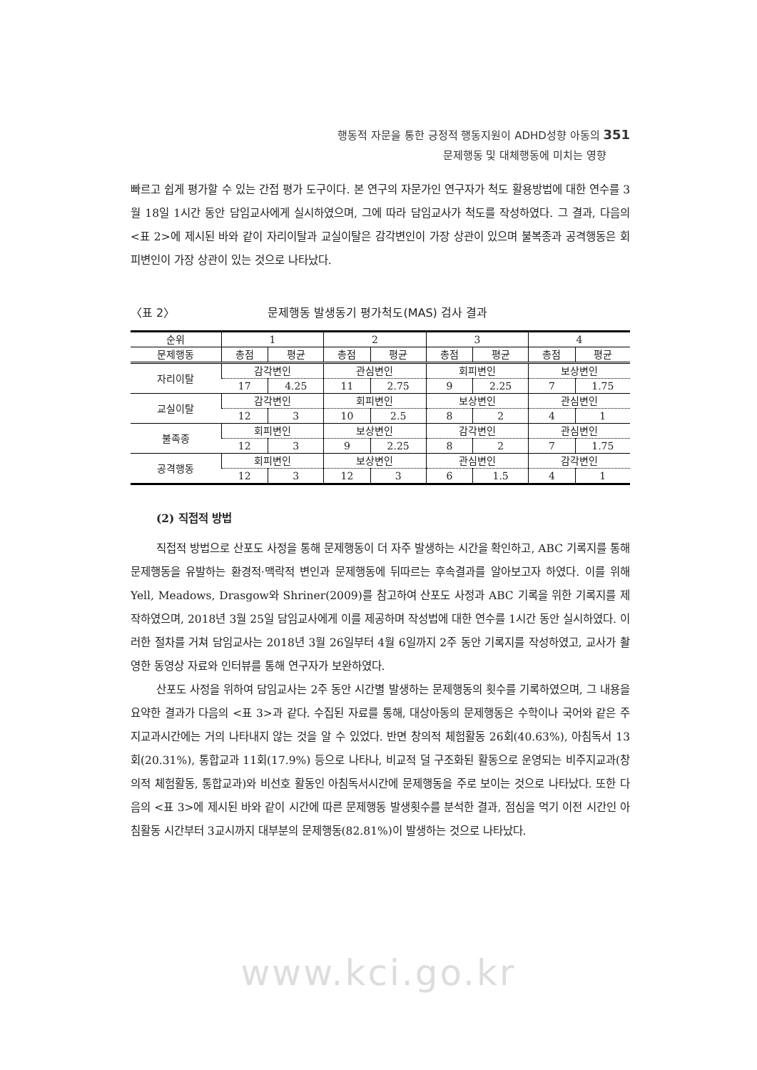행동적 자문을 통한 긍정적 행동지원이 ADHD성향 아동의 351
문제행동 및 대체행동에 미치는 영향
빠르고 쉽게 평가할 수 있는 간접 평가 도구이다. 본 연구의 자문가인 연구자가 척도 활용방법에 대한 연수를 3월 18일 1시간 동안 담임교사에게 실시하였으며, 그에 따라 담임교사가 척도를 작성하였다. 그 결과, 다음의 <표 2>에 제시된 바와 같이 자리이탈과 교실이탈은 감각변인이 가장 상관이 있으며 불복종과 공격행동은 회피변인이 가장 상관이 있는 것으로 나타났다.
〈표 2〉 문제행동 발생동기 평가척도(MAS) 검사 결과
| 순위 | 1 | | 2 | | 3 | | 4 | |
| --- | --- | --- | --- | --- | --- | --- | --- | --- |
| 문제행동 | 총점 | 평균 | 총점 | 평균 | 총점 | 평균 | 총점 | 평균 |
| 자리이탈 | 감각변인 | | 관심변인 | | 회피변인 | | 보상변인 | |
| | 17 | 4.25 | 11 | 2.75 | 9 | 2.25 | 7 | 1.75 |
| 교실이탈 | 감각변인 | | 회피변인 | | 보상변인 | | 관심변인 | |
| | 12 | 3 | 10 | 2.5 | 8 | 2 | 4 | 1 |
| 불족종 | 회피변인 | | 보상변인 | | 감각변인 | | 관심변인 | |
| | 12 | 3 | 9 | 2.25 | 8 | 2 | 7 | 1.75 |
| 공격행동 | 회피변인 | | 보상변인 | | 관심변인 | | 감각변인 | |
| | 12 | 3 | 12 | 3 | 6 | 1.5 | 4 | 1 |
(2) 직접적 방법
직접적 방법으로 산포도 사정을 통해 문제행동이 더 자주 발생하는 시간을 확인하고, ABC 기록지를 통해 문제행동을 유발하는 환경적·맥락적 변인과 문제행동에 뒤따르는 후속결과를 알아보고자 하였다. 이를 위해 Yell, Meadows, Drasgow와 Shriner(2009)를 참고하여 산포도 사정과 ABC 기록을 위한 기록지를 제작하였으며, 2018년 3월 25일 담임교사에게 이를 제공하며 작성법에 대한 연수를 1시간 동안 실시하였다. 이러한 절차를 거쳐 담임교사는 2018년 3월 26일부터 4월 6일까지 2주 동안 기록지를 작성하였고, 교사가 촬영한 동영상 자료와 인터뷰를 통해 연구자가 보완하였다.
산포도 사정을 위하여 담임교사는 2주 동안 시간별 발생하는 문제행동의 횟수를 기록하였으며, 그 내용을 요약한 결과가 다음의 <표 3>과 같다. 수집된 자료를 통해, 대상아동의 문제행동은 수학이나 국어와 같은 주지교과시간에는 거의 나타내지 않는 것을 알 수 있었다. 반면 창의적 체험활동 26회(40.63%), 아침독서 13회(20.31%), 통합교과 11회(17.9%) 등으로 나타나, 비교적 덜 구조화된 활동으로 운영되는 비주지교과(창의적 체험활동, 통합교과)와 비선호 활동인 아침독서시간에 문제행동을 주로 보이는 것으로 나타났다. 또한 다음의 <표 3>에 제시된 바와 같이 시간에 따른 문제행동 발생횟수를 분석한 결과, 점심을 먹기 이전 시간인 아침활동 시간부터 3교시까지 대부분의 문제행동(82.81%)이 발생하는 것으로 나타났다.
www.kci.go.kr